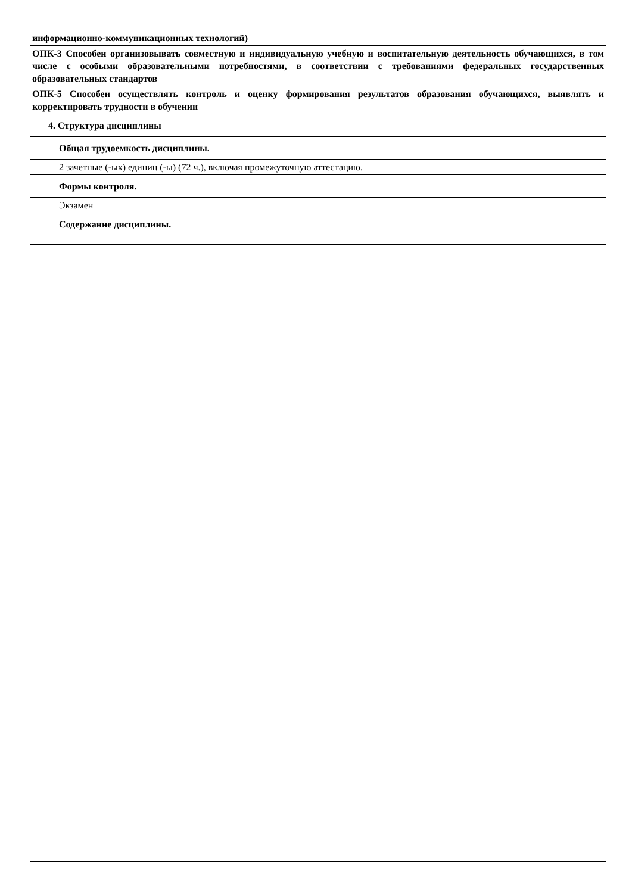| информационно-коммуникационных технологий) |
| ОПК-3 Способен организовывать совместную и индивидуальную учебную и воспитательную деятельность обучающихся, в том числе с особыми образовательными потребностями, в соответствии с требованиями федеральных государственных образовательных стандартов |
| ОПК-5 Способен осуществлять контроль и оценку формирования результатов образования обучающихся, выявлять и корректировать трудности в обучении |
| 4. Структура дисциплины |
| Общая трудоемкость дисциплины. |
| 2 зачетные (-ых) единиц (-ы) (72 ч.), включая промежуточную аттестацию. |
| Формы контроля. |
| Экзамен |
| Содержание дисциплины. |